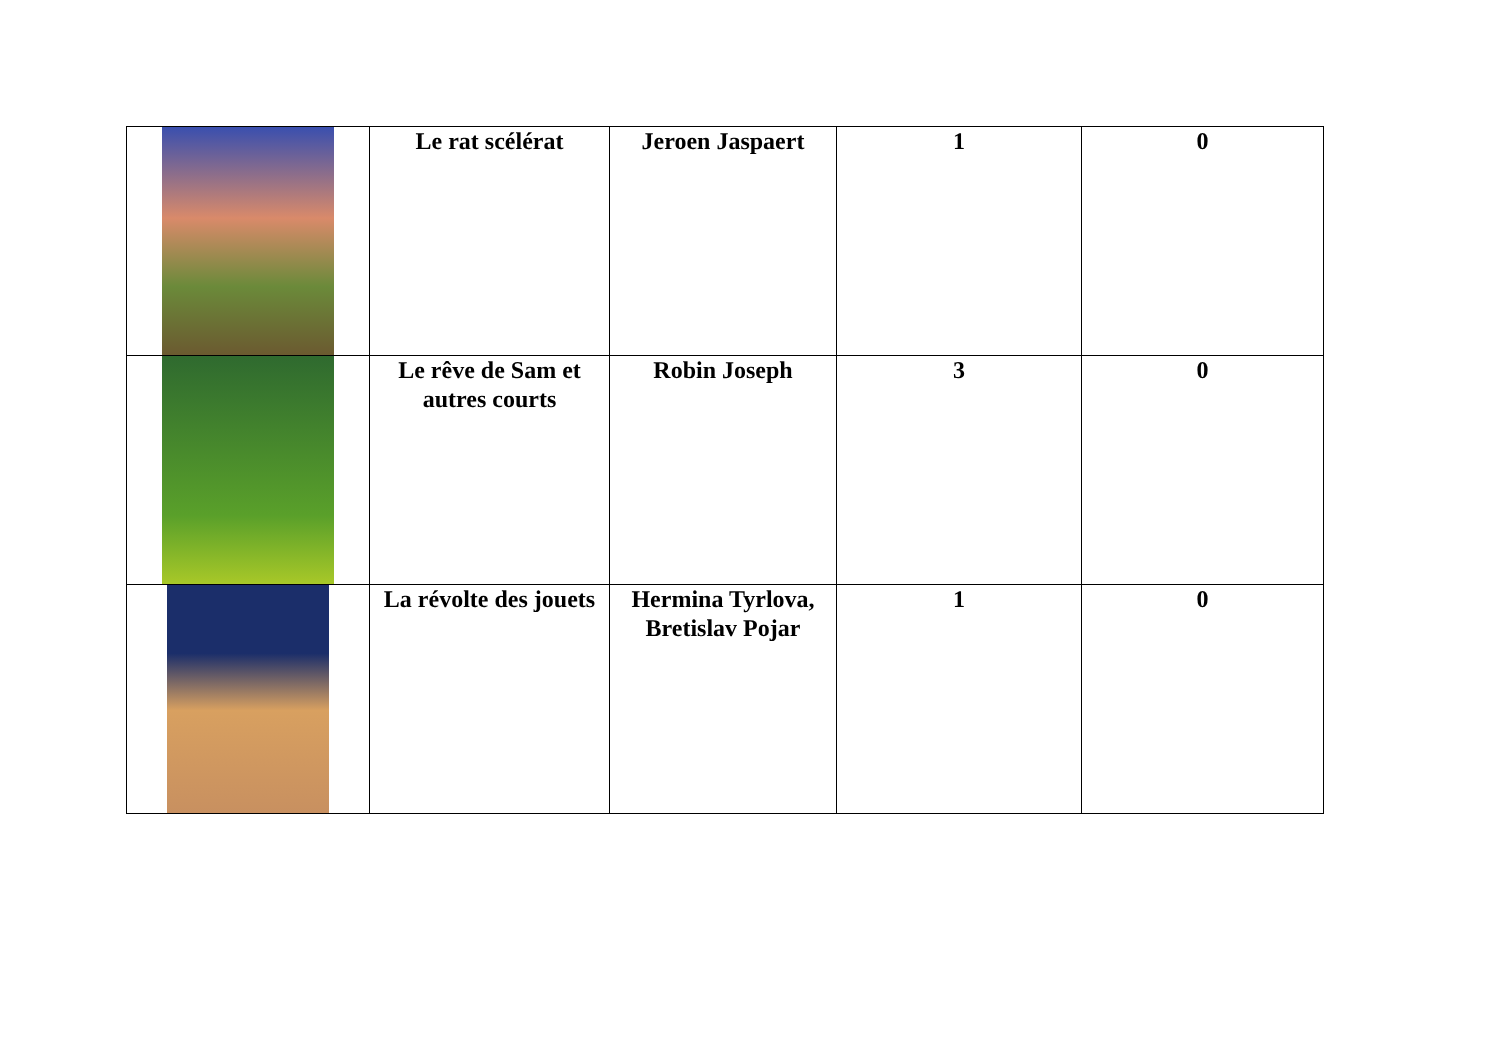| | Le rat scélérat | Jeroen Jaspaert | 1 | 0 |
| | Le rêve de Sam et autres courts | Robin Joseph | 3 | 0 |
| | La révolte des jouets | Hermina Tyrlova, Bretislav Pojar | 1 | 0 |